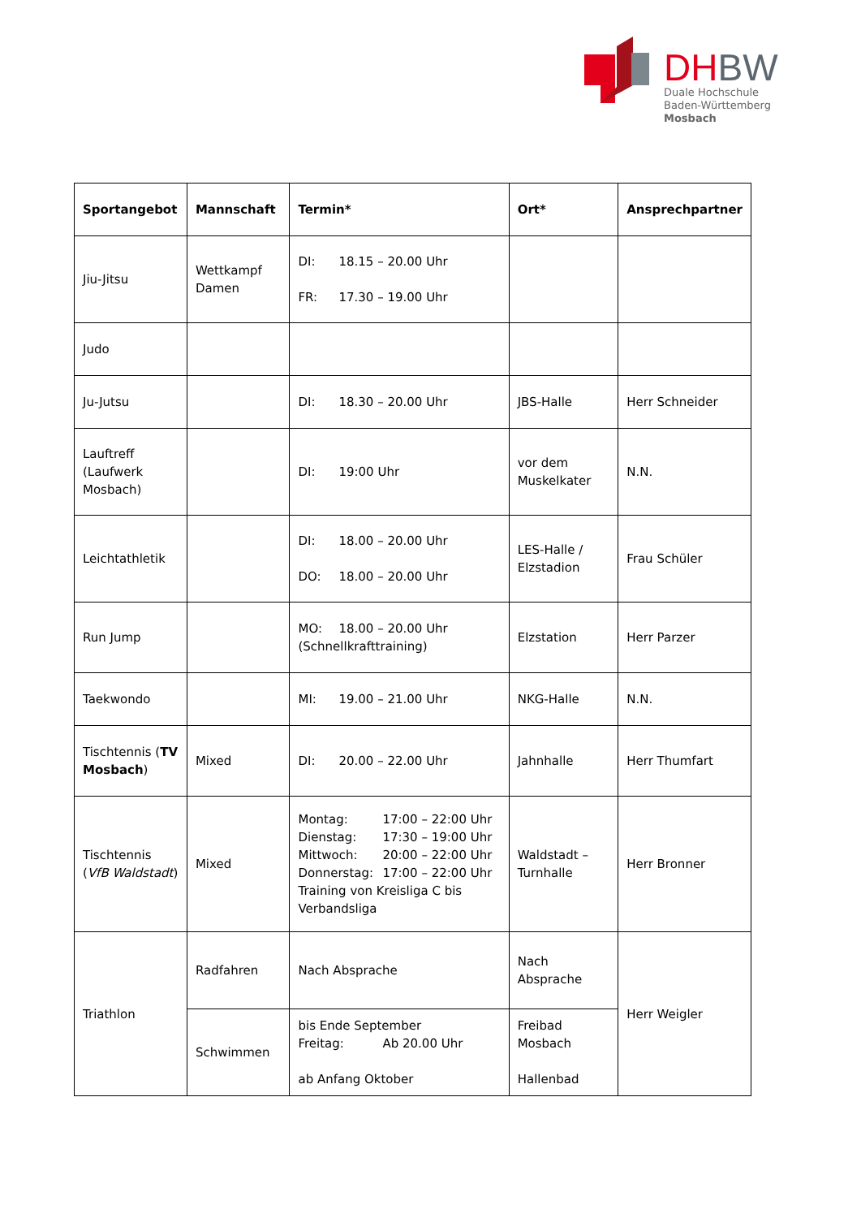DH BW
Duale Hochschule
Baden-Württemberg
Mosbach
| Sportangebot | Mannschaft | Termin* | Ort* | Ansprechpartner |
| --- | --- | --- | --- | --- |
| Jiu-Jitsu | Wettkampf Damen | DI: 18.15 – 20.00 Uhr FR: 17.30 – 19.00 Uhr | | |
| Judo | | | | |
| Ju-Jutsu | | DI: 18.30 – 20.00 Uhr | JBS-Halle | Herr Schneider |
| Lauftreff (Laufwerk Mosbach) | | DI: 19:00 Uhr | vor dem Muskelkater | N.N. |
| Leichtathletik | | DI: 18.00 – 20.00 Uhr DO: 18.00 – 20.00 Uhr | LES-Halle / Elzstadion | Frau Schüler |
| Run Jump | | MO: 18.00 – 20.00 Uhr (Schnellkrafttraining) | Elzstation | Herr Parzer |
| Taekwondo | | MI: 19.00 – 21.00 Uhr | NKG-Halle | N.N. |
| Tischtennis ( TV Mosbach ) | Mixed | DI: 20.00 – 22.00 Uhr | Jahnhalle | Herr Thumfart |
| Tischtennis ( VfB Waldstadt ) | Mixed | Montag: 17:00 – 22:00 Uhr Dienstag: 17:30 – 19:00 Uhr Mittwoch: 20:00 – 22:00 Uhr Donnerstag: 17:00 – 22:00 Uhr Training von Kreisliga C bis Verbandsliga | Waldstadt – Turnhalle | Herr Bronner |
| Triathlon | Radfahren | Nach Absprache | Nach Absprache | Herr Weigler |
| | Schwimmen | bis Ende September Freitag: Ab 20.00 Uhr ab Anfang Oktober | Freibad Mosbach Hallenbad | |